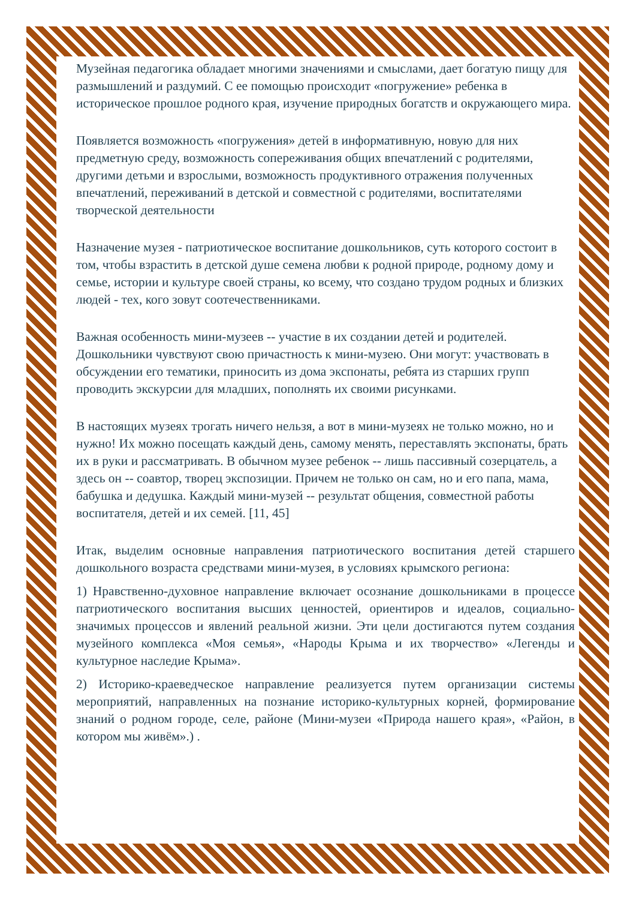Музейная педагогика обладает многими значениями и смыслами, дает богатую пищу для размышлений и раздумий. С ее помощью происходит «погружение» ребенка в историческое прошлое родного края, изучение природных богатств и окружающего мира.
Появляется возможность «погружения» детей в информативную, новую для них предметную среду, возможность сопереживания общих впечатлений с родителями, другими детьми и взрослыми, возможность продуктивного отражения полученных впечатлений, переживаний в детской и совместной с родителями, воспитателями творческой деятельности
Назначение музея - патриотическое воспитание дошкольников, суть которого состоит в том, чтобы взрастить в детской душе семена любви к родной природе, родному дому и семье, истории и культуре своей страны, ко всему, что создано трудом родных и близких людей - тех, кого зовут соотечественниками.
Важная особенность мини-музеев -- участие в их создании детей и родителей. Дошкольники чувствуют свою причастность к мини-музею. Они могут: участвовать в обсуждении его тематики, приносить из дома экспонаты, ребята из старших групп проводить экскурсии для младших, пополнять их своими рисунками.
В настоящих музеях трогать ничего нельзя, а вот в мини-музеях не только можно, но и нужно! Их можно посещать каждый день, самому менять, переставлять экспонаты, брать их в руки и рассматривать. В обычном музее ребенок -- лишь пассивный созерцатель, а здесь он -- соавтор, творец экспозиции. Причем не только он сам, но и его папа, мама, бабушка и дедушка. Каждый мини-музей -- результат общения, совместной работы воспитателя, детей и их семей. [11, 45]
Итак, выделим основные направления патриотического воспитания детей старшего дошкольного возраста средствами мини-музея, в условиях крымского региона:
1) Нравственно-духовное направление включает осознание дошкольниками в процессе патриотического воспитания высших ценностей, ориентиров и идеалов, социально-значимых процессов и явлений реальной жизни. Эти цели достигаются путем создания музейного комплекса «Моя семья», «Народы Крыма и их творчество» «Легенды и культурное наследие Крыма».
2) Историко-краеведческое направление реализуется путем организации системы мероприятий, направленных на познание историко-культурных корней, формирование знаний о родном городе, селе, районе (Мини-музеи «Природа нашего края», «Район, в котором мы живём».) .